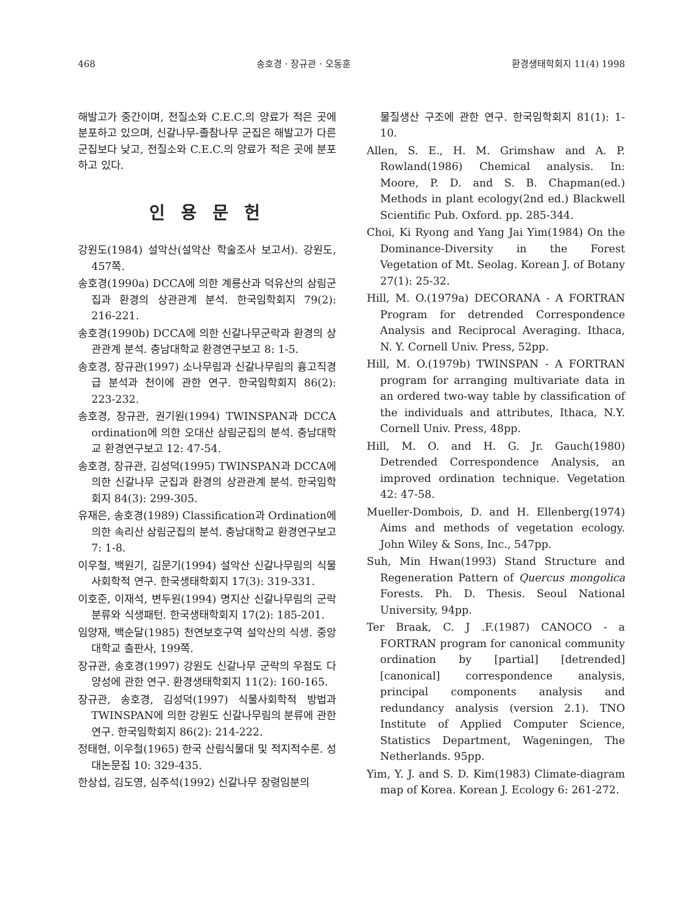468 송호경 · 장규관 · 오동훈 환경생태학회지 11(4) 1998
해발고가 중간이며, 전질소와 C.E.C.의 양료가 적은 곳에 분포하고 있으며, 신갈나무-졸참나무 군집은 해발고가 다른 군집보다 낮고, 전질소와 C.E.C.의 양료가 적은 곳에 분포하고 있다.
인 용 문 헌
강원도(1984) 설악산(설악산 학술조사 보고서). 강원도, 457쪽.
송호경(1990a) DCCA에 의한 계룡산과 덕유산의 삼림군집과 환경의 상관관계 분석. 한국임학회지 79(2): 216-221.
송호경(1990b) DCCA에 의한 신갈나무군락과 환경의 상관관계 분석. 충남대학교 환경연구보고 8: 1-5.
송호경, 장규관(1997) 소나무림과 신갈나무림의 흉고직경급 분석과 천이에 관한 연구. 한국임학회지 86(2): 223-232.
송호경, 장규관, 권기원(1994) TWINSPAN과 DCCA ordination에 의한 오대산 삼림군집의 분석. 충남대학교 환경연구보고 12: 47-54.
송호경, 장규관, 김성덕(1995) TWINSPAN과 DCCA에 의한 신갈나무 군집과 환경의 상관관계 분석. 한국임학회지 84(3): 299-305.
유재은, 송호경(1989) Classification과 Ordination에 의한 속리산 삼림군집의 분석. 충남대학교 환경연구보고 7: 1-8.
이우철, 백원기, 김문기(1994) 설악산 신갈나무림의 식물사회학적 연구. 한국생태학회지 17(3): 319-331.
이호준, 이재석, 변두원(1994) 명지산 신갈나무림의 군락분류와 식생패턴. 한국생태학회지 17(2): 185-201.
임양재, 백순달(1985) 천연보호구역 설악산의 식생. 중앙대학교 출판사, 199쪽.
장규관, 송호경(1997) 강원도 신갈나무 군락의 우점도 다양성에 관한 연구. 환경생태학회지 11(2): 160-165.
장규관, 송호경, 김성덕(1997) 식물사회학적 방법과 TWINSPAN에 의한 강원도 신갈나무림의 분류에 관한 연구. 한국임학회지 86(2): 214-222.
정태현, 이우철(1965) 한국 산림식물대 및 적지적수론. 성대논문집 10: 329-435.
한상섭, 김도영, 심주석(1992) 신갈나무 장령임분의
물질생산 구조에 관한 연구. 한국임학회지 81(1): 1-10.
Allen, S. E., H. M. Grimshaw and A. P. Rowland(1986) Chemical analysis. In: Moore, P. D. and S. B. Chapman(ed.) Methods in plant ecology(2nd ed.) Blackwell Scientific Pub. Oxford. pp. 285-344.
Choi, Ki Ryong and Yang Jai Yim(1984) On the Dominance-Diversity in the Forest Vegetation of Mt. Seolag. Korean J. of Botany 27(1): 25-32.
Hill, M. O.(1979a) DECORANA - A FORTRAN Program for detrended Correspondence Analysis and Reciprocal Averaging. Ithaca, N. Y. Cornell Univ. Press, 52pp.
Hill, M. O.(1979b) TWINSPAN - A FORTRAN program for arranging multivariate data in an ordered two-way table by classification of the individuals and attributes, Ithaca, N.Y. Cornell Univ. Press, 48pp.
Hill, M. O. and H. G. Jr. Gauch(1980) Detrended Correspondence Analysis, an improved ordination technique. Vegetation 42: 47-58.
Mueller-Dombois, D. and H. Ellenberg(1974) Aims and methods of vegetation ecology. John Wiley & Sons, Inc., 547pp.
Suh, Min Hwan(1993) Stand Structure and Regeneration Pattern of Quercus mongolica Forests. Ph. D. Thesis. Seoul National University, 94pp.
Ter Braak, C. J .F.(1987) CANOCO - a FORTRAN program for canonical community ordination by [partial] [detrended] [canonical] correspondence analysis, principal components analysis and redundancy analysis (version 2.1). TNO Institute of Applied Computer Science, Statistics Department, Wageningen, The Netherlands. 95pp.
Yim, Y. J. and S. D. Kim(1983) Climate-diagram map of Korea. Korean J. Ecology 6: 261-272.